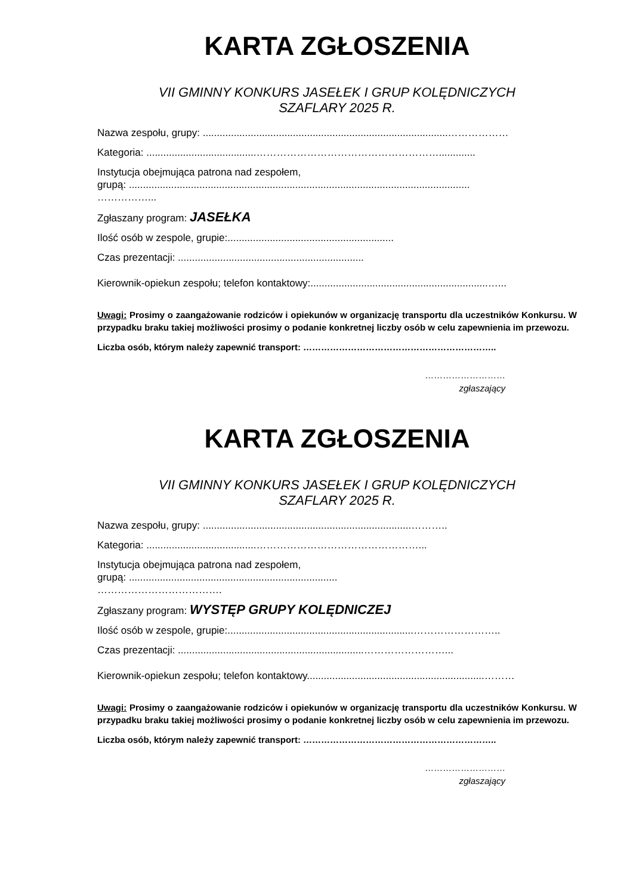KARTA ZGŁOSZENIA
VII GMINNY KONKURS JASEŁEK I GRUP KOLĘDNICZYCH
SZAFLARY 2025 R.
Nazwa zespołu, grupy: .......................................................................................………………
Kategoria: .......................................……………………………………………….............
Instytucja obejmująca patrona nad zespołem,
grupą: .........................................................................................................................
……………...
Zgłaszany program: JASEŁKA
Ilość osób w zespole, grupie:...........................................................
Czas prezentacji: ..................................................................
Kierownik-opiekun zespołu; telefon kontaktowy:...............................................................…...
Uwagi: Prosimy o zaangażowanie rodziców i opiekunów w organizację transportu dla uczestników Konkursu. W przypadku braku takiej możliwości prosimy o podanie konkretnej liczby osób w celu zapewnienia im przewozu.
Liczba osób, którym należy zapewnić transport: ………………………………………………………..
………………………
zgłaszający
KARTA ZGŁOSZENIA
VII GMINNY KONKURS JASEŁEK I GRUP KOLĘDNICZYCH
SZAFLARY 2025 R.
Nazwa zespołu, grupy: ..........................................................................………..
Kategoria: .......................................…………………………………………...
Instytucja obejmująca patrona nad zespołem,
grupą: ..........................................................................
……………………………….
Zgłaszany program: WYSTĘP GRUPY KOLĘDNICZEJ
Ilość osób w zespole, grupie:..................................................................……………………..
Czas prezentacji: ..................................................................……………………...
Kierownik-opiekun zespołu; telefon kontaktowy...............................................................………
Uwagi: Prosimy o zaangażowanie rodziców i opiekunów w organizację transportu dla uczestników Konkursu. W przypadku braku takiej możliwości prosimy o podanie konkretnej liczby osób w celu zapewnienia im przewozu.
Liczba osób, którym należy zapewnić transport: ………………………………………………………..
………………………
zgłaszający